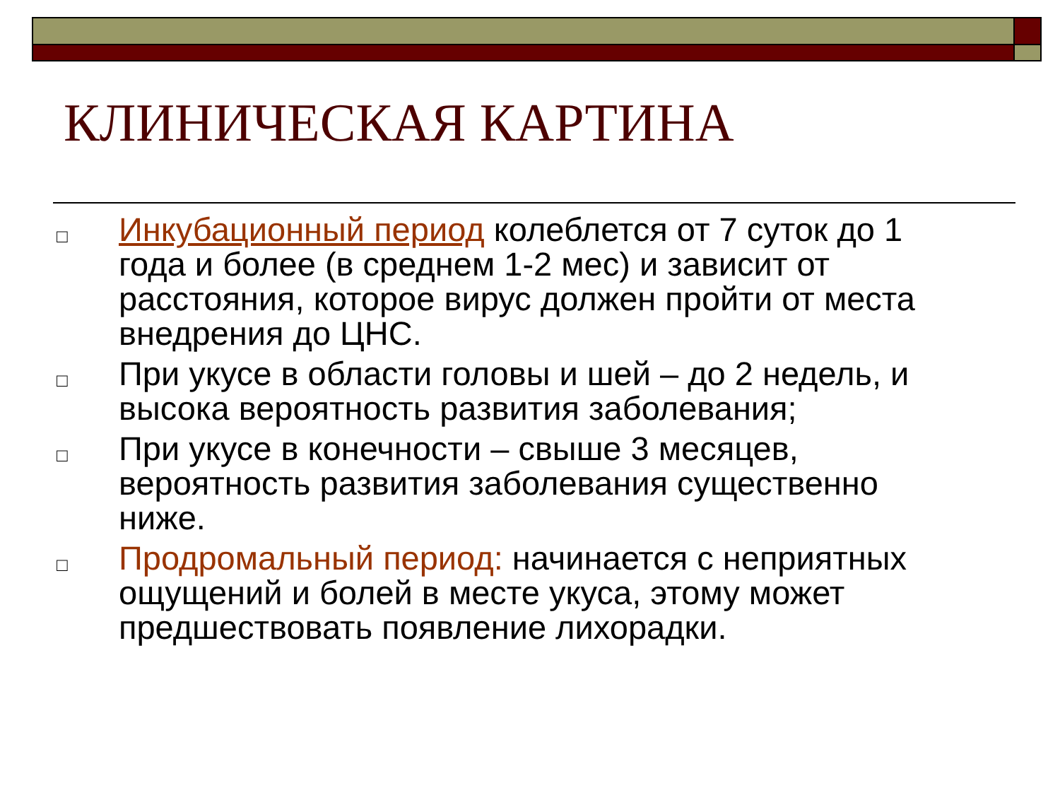КЛИНИЧЕСКАЯ КАРТИНА
□ Инкубационный период колеблется от 7 суток до 1 года и более (в среднем 1-2 мес) и зависит от расстояния, которое вирус должен пройти от места внедрения до ЦНС.
□ При укусе в области головы и шей – до 2 недель, и высока вероятность развития заболевания;
□ При укусе в конечности – свыше 3 месяцев, вероятность развития заболевания существенно ниже.
□ Продромальный период: начинается с неприятных ощущений и болей в месте укуса, этому может предшествовать появление лихорадки.